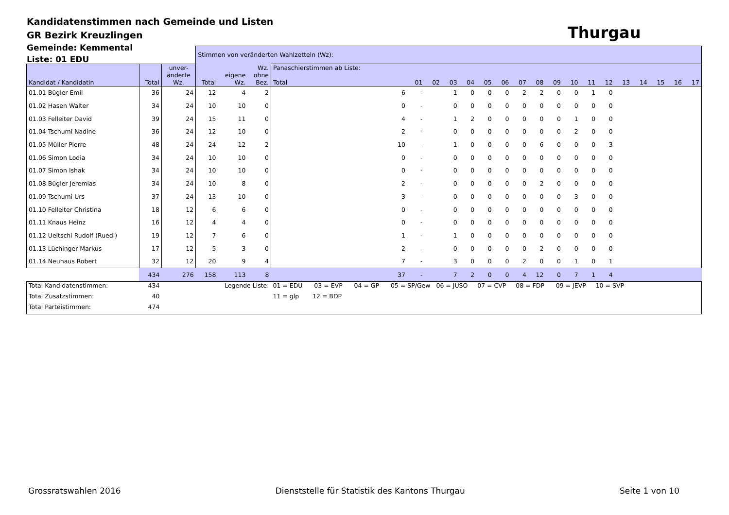Kandidatenstimmen nach Gemeinde und Listen
GR Bezirk Kreuzlingen
Gemeinde: Kemmental
Liste: 01 EDU
Thurgau
| | | | Stimmen von veränderten Wahlzetteln (Wz): | | | | | | | | | | | | | | | | | | | | |
| Kandidat / Kandidatin | Total | unver- änderte Wz. | Total | eigene Wz. | Wz. ohne Bez. | Panaschierstimmen ab Liste: Total | 01 | 02 | 03 | 04 | 05 | 06 | 07 | 08 | 09 | 10 | 11 | 12 | 13 | 14 | 15 | 16 | 17 |
| 01.01 Bügler Emil | 36 | 24 | 12 | 4 | 2 | 6 | - | | 1 | 0 | 0 | 0 | 2 | 2 | 0 | 0 | 1 | 0 | | | | | |
| 01.02 Hasen Walter | 34 | 24 | 10 | 10 | 0 | 0 | - | | 0 | 0 | 0 | 0 | 0 | 0 | 0 | 0 | 0 | 0 | | | | | |
| 01.03 Felleiter David | 39 | 24 | 15 | 11 | 0 | 4 | - | | 1 | 2 | 0 | 0 | 0 | 0 | 0 | 1 | 0 | 0 | | | | | |
| 01.04 Tschumi Nadine | 36 | 24 | 12 | 10 | 0 | 2 | - | | 0 | 0 | 0 | 0 | 0 | 0 | 0 | 2 | 0 | 0 | | | | | |
| 01.05 Müller Pierre | 48 | 24 | 24 | 12 | 2 | 10 | - | | 1 | 0 | 0 | 0 | 0 | 6 | 0 | 0 | 0 | 3 | | | | | |
| 01.06 Simon Lodia | 34 | 24 | 10 | 10 | 0 | 0 | - | | 0 | 0 | 0 | 0 | 0 | 0 | 0 | 0 | 0 | 0 | | | | | |
| 01.07 Simon Ishak | 34 | 24 | 10 | 10 | 0 | 0 | - | | 0 | 0 | 0 | 0 | 0 | 0 | 0 | 0 | 0 | 0 | | | | | |
| 01.08 Bügler Jeremias | 34 | 24 | 10 | 8 | 0 | 2 | - | | 0 | 0 | 0 | 0 | 0 | 2 | 0 | 0 | 0 | 0 | | | | | |
| 01.09 Tschumi Urs | 37 | 24 | 13 | 10 | 0 | 3 | - | | 0 | 0 | 0 | 0 | 0 | 0 | 0 | 3 | 0 | 0 | | | | | |
| 01.10 Felleiter Christina | 18 | 12 | 6 | 6 | 0 | 0 | - | | 0 | 0 | 0 | 0 | 0 | 0 | 0 | 0 | 0 | 0 | | | | | |
| 01.11 Knaus Heinz | 16 | 12 | 4 | 4 | 0 | 0 | - | | 0 | 0 | 0 | 0 | 0 | 0 | 0 | 0 | 0 | 0 | | | | | |
| 01.12 Ueltschi Rudolf (Ruedi) | 19 | 12 | 7 | 6 | 0 | 1 | - | | 1 | 0 | 0 | 0 | 0 | 0 | 0 | 0 | 0 | 0 | | | | | |
| 01.13 Lüchinger Markus | 17 | 12 | 5 | 3 | 0 | 2 | - | | 0 | 0 | 0 | 0 | 0 | 2 | 0 | 0 | 0 | 0 | | | | | |
| 01.14 Neuhaus Robert | 32 | 12 | 20 | 9 | 4 | 7 | - | | 3 | 0 | 0 | 0 | 2 | 0 | 0 | 1 | 0 | 1 | | | | | |
| | 434 | 276 | 158 | 113 | 8 | 37 | - | | 7 | 2 | 0 | 0 | 4 | 12 | 0 | 7 | 1 | 4 | | | | | |
| Total Kandidatenstimmen: | 434 | | Legende Liste: | | | 01 = EDU 03 = EVP 04 = GP 05 = SP/Gew 06 = JUSO 07 = CVP 08 = FDP 09 = JEVP 10 = SVP | | | | | | | | | | | | | | | | | |
| Total Zusatzstimmen: | 40 | | | | | 11 = glp 12 = BDP | | | | | | | | | | | | | | | | | |
| Total Parteistimmen: | 474 | | | | | | | | | | | | | | | | | | | | | | |
Grossratswahlen 2016 Dienststelle für Statistik des Kantons Thurgau Seite 1 von 10